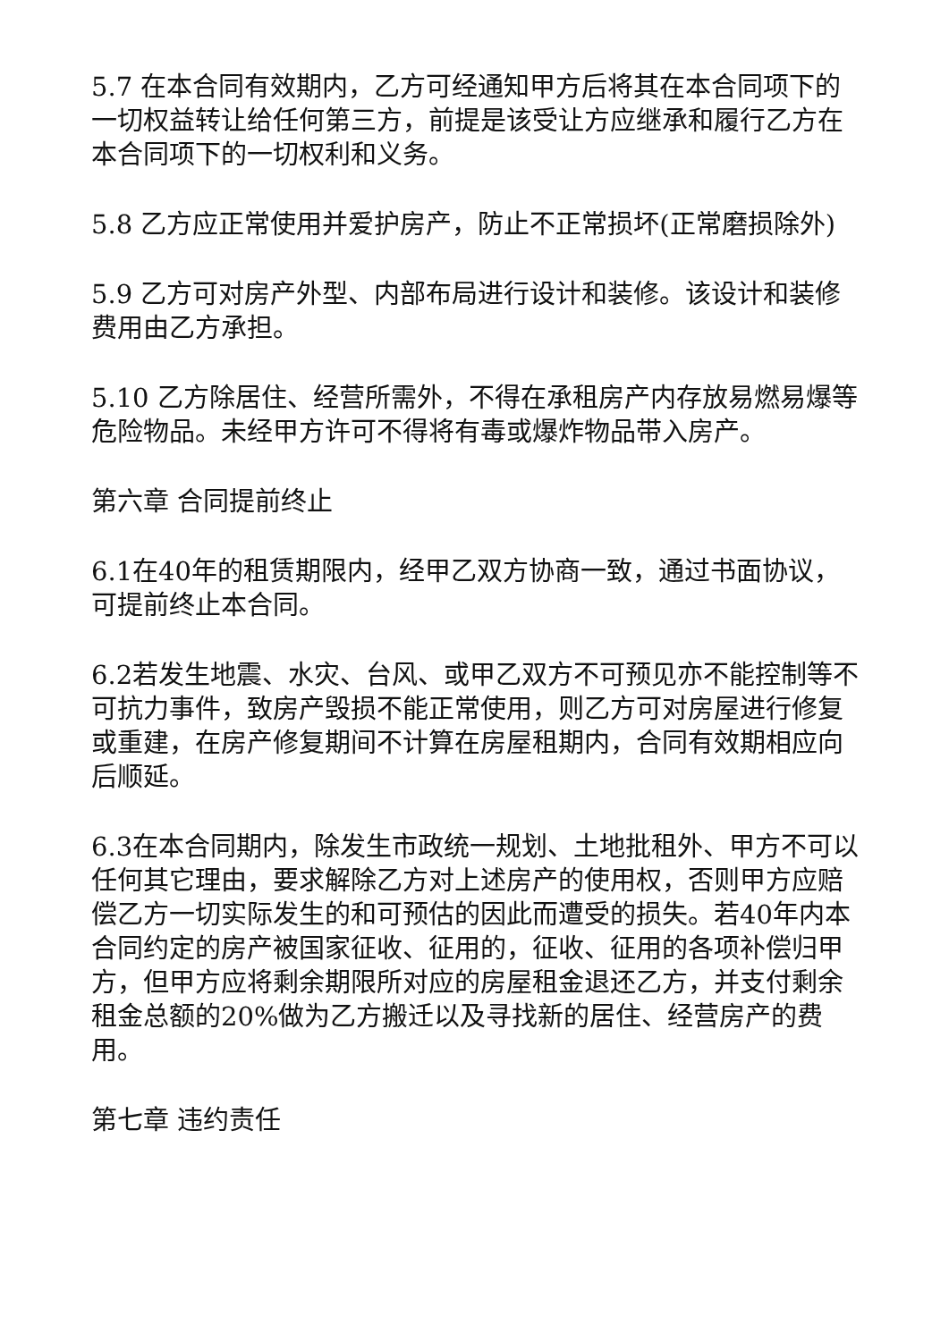5.7 在本合同有效期内，乙方可经通知甲方后将其在本合同项下的一切权益转让给任何第三方，前提是该受让方应继承和履行乙方在本合同项下的一切权利和义务。
5.8 乙方应正常使用并爱护房产，防止不正常损坏(正常磨损除外)
5.9 乙方可对房产外型、内部布局进行设计和装修。该设计和装修费用由乙方承担。
5.10 乙方除居住、经营所需外，不得在承租房产内存放易燃易爆等危险物品。未经甲方许可不得将有毒或爆炸物品带入房产。
第六章 合同提前终止
6.1在40年的租赁期限内，经甲乙双方协商一致，通过书面协议，可提前终止本合同。
6.2若发生地震、水灾、台风、或甲乙双方不可预见亦不能控制等不可抗力事件，致房产毁损不能正常使用，则乙方可对房屋进行修复或重建，在房产修复期间不计算在房屋租期内，合同有效期相应向后顺延。
6.3在本合同期内，除发生市政统一规划、土地批租外、甲方不可以任何其它理由，要求解除乙方对上述房产的使用权，否则甲方应赔偿乙方一切实际发生的和可预估的因此而遭受的损失。若40年内本合同约定的房产被国家征收、征用的，征收、征用的各项补偿归甲方，但甲方应将剩余期限所对应的房屋租金退还乙方，并支付剩余租金总额的20%做为乙方搬迁以及寻找新的居住、经营房产的费用。
第七章 违约责任